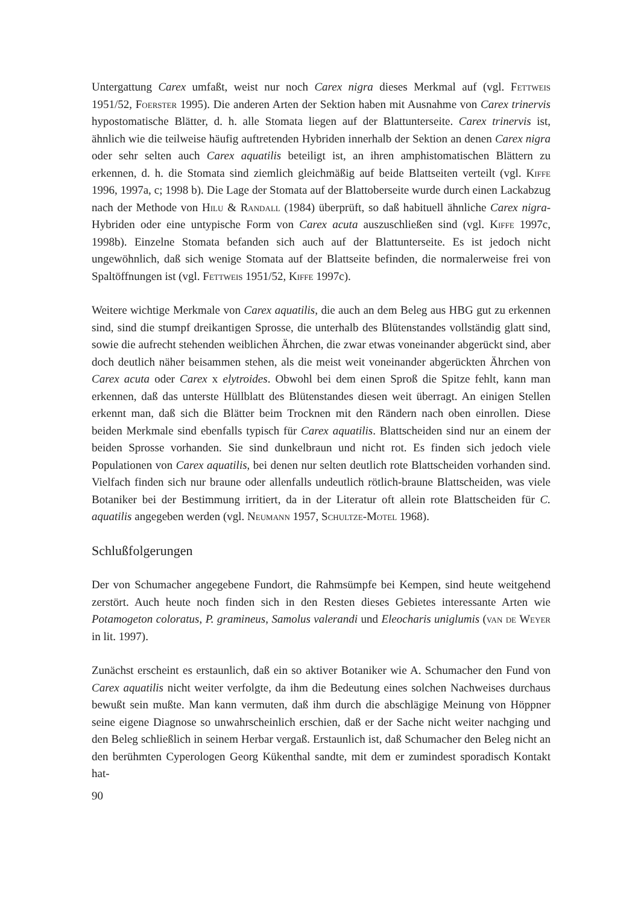Untergattung Carex umfaßt, weist nur noch Carex nigra dieses Merkmal auf (vgl. Fettweis 1951/52, Foerster 1995). Die anderen Arten der Sektion haben mit Ausnahme von Carex trinervis hypostomatische Blätter, d. h. alle Stomata liegen auf der Blattunterseite. Carex trinervis ist, ähnlich wie die teilweise häufig auftretenden Hybriden innerhalb der Sektion an denen Carex nigra oder sehr selten auch Carex aquatilis beteiligt ist, an ihren amphistomatischen Blättern zu erkennen, d. h. die Stomata sind ziemlich gleichmäßig auf beide Blattseiten verteilt (vgl. Kiffe 1996, 1997a, c; 1998 b). Die Lage der Stomata auf der Blattoberseite wurde durch einen Lackabzug nach der Methode von Hilu & Randall (1984) überprüft, so daß habituell ähnliche Carex nigra-Hybriden oder eine untypische Form von Carex acuta auszuschließen sind (vgl. Kiffe 1997c, 1998b). Einzelne Stomata befanden sich auch auf der Blattunterseite. Es ist jedoch nicht ungewöhnlich, daß sich wenige Stomata auf der Blattseite befinden, die normalerweise frei von Spaltöffnungen ist (vgl. Fettweis 1951/52, Kiffe 1997c).
Weitere wichtige Merkmale von Carex aquatilis, die auch an dem Beleg aus HBG gut zu erkennen sind, sind die stumpf dreikantigen Sprosse, die unterhalb des Blütenstandes vollständig glatt sind, sowie die aufrecht stehenden weiblichen Ährchen, die zwar etwas voneinander abgerückt sind, aber doch deutlich näher beisammen stehen, als die meist weit voneinander abgerückten Ährchen von Carex acuta oder Carex x elytroides. Obwohl bei dem einen Sproß die Spitze fehlt, kann man erkennen, daß das unterste Hüllblatt des Blütenstandes diesen weit überragt. An einigen Stellen erkennt man, daß sich die Blätter beim Trocknen mit den Rändern nach oben einrollen. Diese beiden Merkmale sind ebenfalls typisch für Carex aquatilis. Blattscheiden sind nur an einem der beiden Sprosse vorhanden. Sie sind dunkelbraun und nicht rot. Es finden sich jedoch viele Populationen von Carex aquatilis, bei denen nur selten deutlich rote Blattscheiden vorhanden sind. Vielfach finden sich nur braune oder allenfalls undeutlich rötlich-braune Blattscheiden, was viele Botaniker bei der Bestimmung irritiert, da in der Literatur oft allein rote Blattscheiden für C. aquatilis angegeben werden (vgl. Neumann 1957, Schultze-Motel 1968).
Schlußfolgerungen
Der von Schumacher angegebene Fundort, die Rahmsümpfe bei Kempen, sind heute weitgehend zerstört. Auch heute noch finden sich in den Resten dieses Gebietes interessante Arten wie Potamogeton coloratus, P. gramineus, Samolus valerandi und Eleocharis uniglumis (van de Weyer in lit. 1997).
Zunächst erscheint es erstaunlich, daß ein so aktiver Botaniker wie A. Schumacher den Fund von Carex aquatilis nicht weiter verfolgte, da ihm die Bedeutung eines solchen Nachweises durchaus bewußt sein mußte. Man kann vermuten, daß ihm durch die abschlägige Meinung von Höppner seine eigene Diagnose so unwahrscheinlich erschien, daß er der Sache nicht weiter nachging und den Beleg schließlich in seinem Herbar vergaß. Erstaunlich ist, daß Schumacher den Beleg nicht an den berühmten Cyperologen Georg Kükenthal sandte, mit dem er zumindest sporadisch Kontakt hat-
90